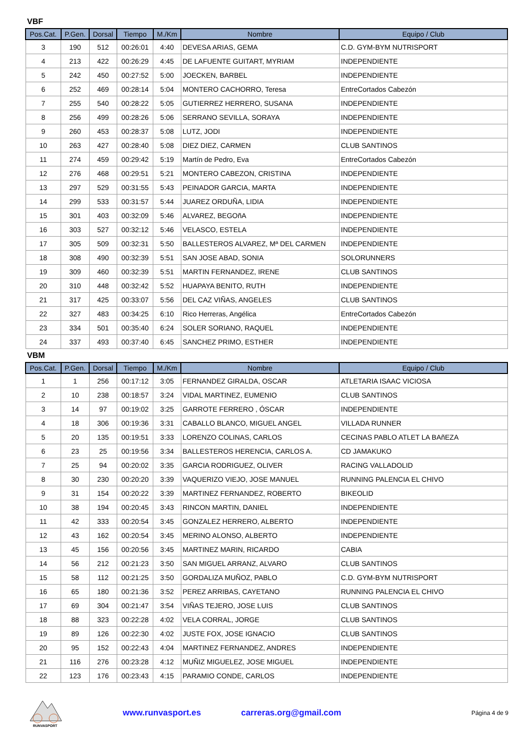VBF
| Pos.Cat. | P.Gen. | Dorsal | Tiempo | M./Km | Nombre | Equipo / Club |
| --- | --- | --- | --- | --- | --- | --- |
| 3 | 190 | 512 | 00:26:01 | 4:40 | DEVESA ARIAS, GEMA | C.D. GYM-BYM NUTRISPORT |
| 4 | 213 | 422 | 00:26:29 | 4:45 | DE LAFUENTE GUITART, MYRIAM | INDEPENDIENTE |
| 5 | 242 | 450 | 00:27:52 | 5:00 | JOECKEN, BARBEL | INDEPENDIENTE |
| 6 | 252 | 469 | 00:28:14 | 5:04 | MONTERO CACHORRO, Teresa | EntreCortados Cabezón |
| 7 | 255 | 540 | 00:28:22 | 5:05 | GUTIERREZ HERRERO, SUSANA | INDEPENDIENTE |
| 8 | 256 | 499 | 00:28:26 | 5:06 | SERRANO SEVILLA, SORAYA | INDEPENDIENTE |
| 9 | 260 | 453 | 00:28:37 | 5:08 | LUTZ, JODI | INDEPENDIENTE |
| 10 | 263 | 427 | 00:28:40 | 5:08 | DIEZ DIEZ, CARMEN | CLUB SANTINOS |
| 11 | 274 | 459 | 00:29:42 | 5:19 | Martín de Pedro, Eva | EntreCortados Cabezón |
| 12 | 276 | 468 | 00:29:51 | 5:21 | MONTERO CABEZON, CRISTINA | INDEPENDIENTE |
| 13 | 297 | 529 | 00:31:55 | 5:43 | PEINADOR GARCIA, MARTA | INDEPENDIENTE |
| 14 | 299 | 533 | 00:31:57 | 5:44 | JUAREZ ORDUÑA, LIDIA | INDEPENDIENTE |
| 15 | 301 | 403 | 00:32:09 | 5:46 | ALVAREZ, BEGOñA | INDEPENDIENTE |
| 16 | 303 | 527 | 00:32:12 | 5:46 | VELASCO, ESTELA | INDEPENDIENTE |
| 17 | 305 | 509 | 00:32:31 | 5:50 | BALLESTEROS ALVAREZ, Mª DEL CARMEN | INDEPENDIENTE |
| 18 | 308 | 490 | 00:32:39 | 5:51 | SAN JOSE ABAD, SONIA | SOLORUNNERS |
| 19 | 309 | 460 | 00:32:39 | 5:51 | MARTIN FERNANDEZ, IRENE | CLUB SANTINOS |
| 20 | 310 | 448 | 00:32:42 | 5:52 | HUAPAYA BENITO, RUTH | INDEPENDIENTE |
| 21 | 317 | 425 | 00:33:07 | 5:56 | DEL CAZ VIÑAS, ANGELES | CLUB SANTINOS |
| 22 | 327 | 483 | 00:34:25 | 6:10 | Rico Herreras, Angélica | EntreCortados Cabezón |
| 23 | 334 | 501 | 00:35:40 | 6:24 | SOLER SORIANO, RAQUEL | INDEPENDIENTE |
| 24 | 337 | 493 | 00:37:40 | 6:45 | SANCHEZ PRIMO, ESTHER | INDEPENDIENTE |
VBM
| Pos.Cat. | P.Gen. | Dorsal | Tiempo | M./Km | Nombre | Equipo / Club |
| --- | --- | --- | --- | --- | --- | --- |
| 1 | 1 | 256 | 00:17:12 | 3:05 | FERNANDEZ GIRALDA, OSCAR | ATLETARIA ISAAC VICIOSA |
| 2 | 10 | 238 | 00:18:57 | 3:24 | VIDAL MARTINEZ, EUMENIO | CLUB SANTINOS |
| 3 | 14 | 97 | 00:19:02 | 3:25 | GARROTE FERRERO , ÓSCAR | INDEPENDIENTE |
| 4 | 18 | 306 | 00:19:36 | 3:31 | CABALLO BLANCO, MIGUEL ANGEL | VILLADA RUNNER |
| 5 | 20 | 135 | 00:19:51 | 3:33 | LORENZO COLINAS, CARLOS | CECINAS PABLO ATLET LA BAñEZA |
| 6 | 23 | 25 | 00:19:56 | 3:34 | BALLESTEROS HERENCIA, CARLOS A. | CD JAMAKUKO |
| 7 | 25 | 94 | 00:20:02 | 3:35 | GARCIA RODRIGUEZ, OLIVER | RACING VALLADOLID |
| 8 | 30 | 230 | 00:20:20 | 3:39 | VAQUERIZO VIEJO, JOSE MANUEL | RUNNING PALENCIA EL CHIVO |
| 9 | 31 | 154 | 00:20:22 | 3:39 | MARTINEZ FERNANDEZ, ROBERTO | BIKEOLID |
| 10 | 38 | 194 | 00:20:45 | 3:43 | RINCON MARTIN, DANIEL | INDEPENDIENTE |
| 11 | 42 | 333 | 00:20:54 | 3:45 | GONZALEZ HERRERO, ALBERTO | INDEPENDIENTE |
| 12 | 43 | 162 | 00:20:54 | 3:45 | MERINO ALONSO, ALBERTO | INDEPENDIENTE |
| 13 | 45 | 156 | 00:20:56 | 3:45 | MARTINEZ MARIN, RICARDO | CABIA |
| 14 | 56 | 212 | 00:21:23 | 3:50 | SAN MIGUEL ARRANZ, ALVARO | CLUB SANTINOS |
| 15 | 58 | 112 | 00:21:25 | 3:50 | GORDALIZA MUÑOZ, PABLO | C.D. GYM-BYM NUTRISPORT |
| 16 | 65 | 180 | 00:21:36 | 3:52 | PEREZ ARRIBAS, CAYETANO | RUNNING PALENCIA EL CHIVO |
| 17 | 69 | 304 | 00:21:47 | 3:54 | VIÑAS TEJERO, JOSE LUIS | CLUB SANTINOS |
| 18 | 88 | 323 | 00:22:28 | 4:02 | VELA CORRAL, JORGE | CLUB SANTINOS |
| 19 | 89 | 126 | 00:22:30 | 4:02 | JUSTE FOX, JOSE IGNACIO | CLUB SANTINOS |
| 20 | 95 | 152 | 00:22:43 | 4:04 | MARTINEZ FERNANDEZ, ANDRES | INDEPENDIENTE |
| 21 | 116 | 276 | 00:23:28 | 4:12 | MUÑIZ MIGUELEZ, JOSE MIGUEL | INDEPENDIENTE |
| 22 | 123 | 176 | 00:23:43 | 4:15 | PARAMIO CONDE, CARLOS | INDEPENDIENTE |
RUNVASPORT
www.runvasport.es carreras.org@gmail.com Página 4 de 9